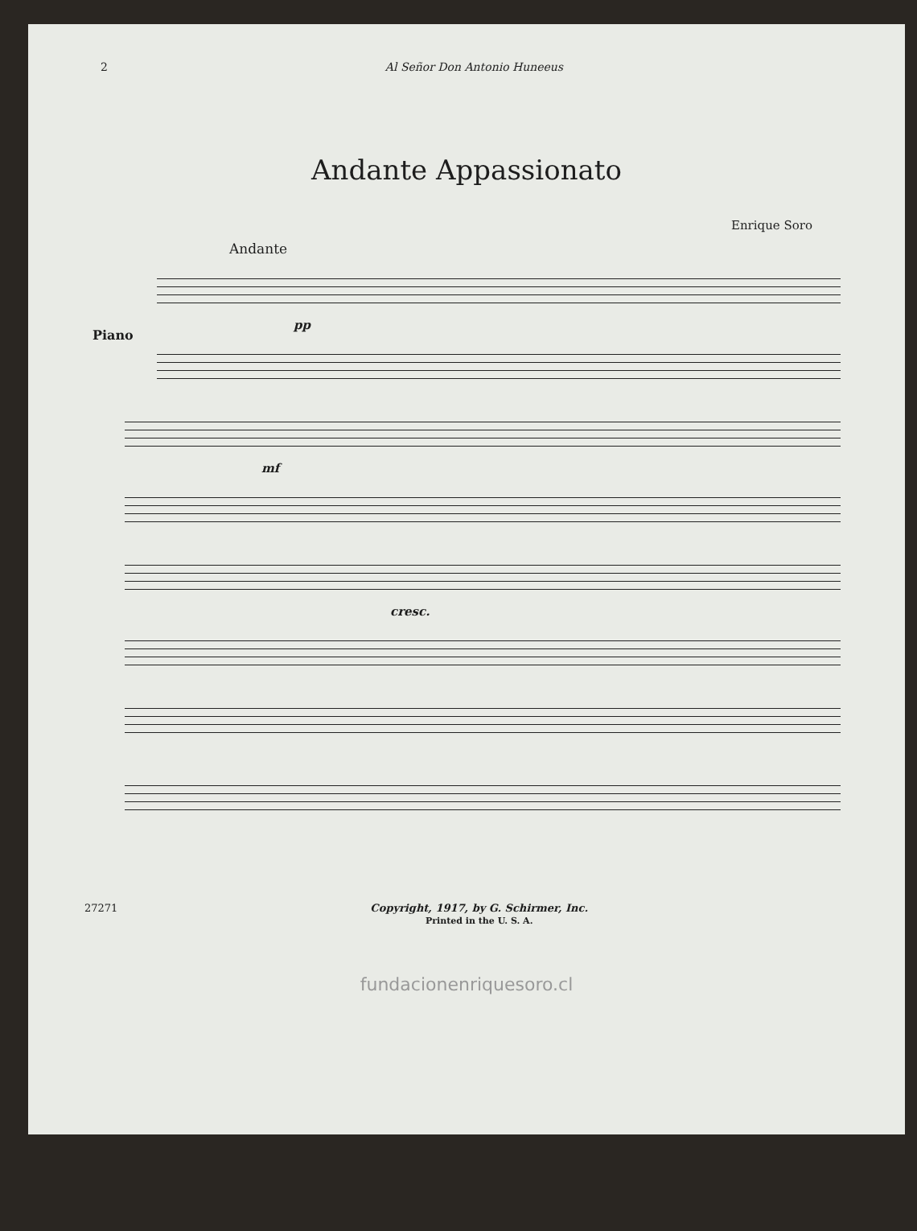2 Al Señor Don Antonio Huneeus
Andante Appassionato
Enrique Soro
Andante
Piano
pp
mf
cresc.
27271 Copyright, 1917, by G. Schirmer, Inc.
Printed in the U. S. A.
fundacionenriquesoro.cl